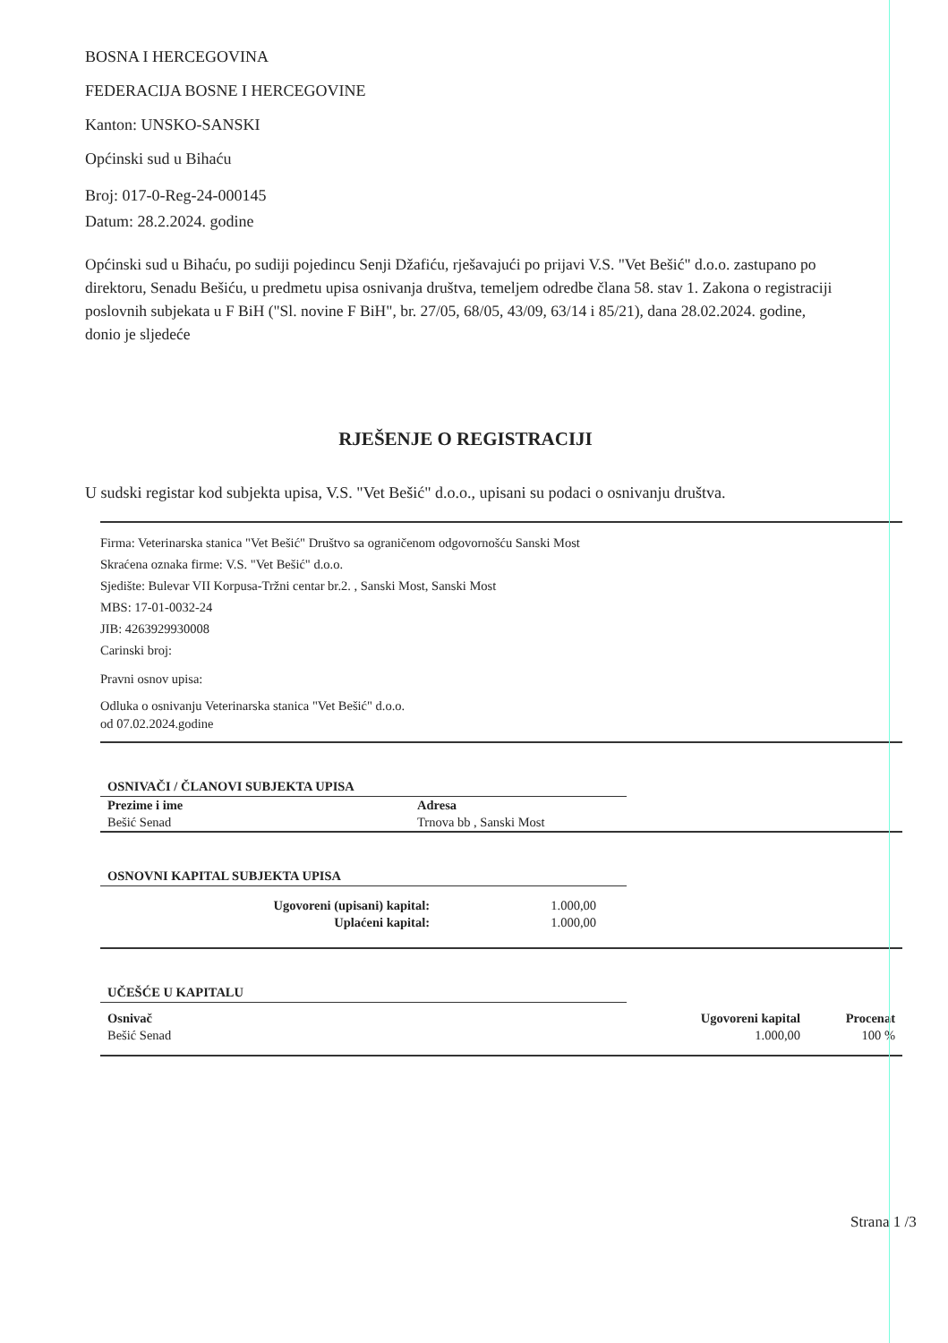BOSNA I HERCEGOVINA
FEDERACIJA BOSNE I HERCEGOVINE
Kanton: UNSKO-SANSKI
Općinski sud u Bihaću
Broj: 017-0-Reg-24-000145
Datum: 28.2.2024. godine
Općinski sud u Bihaću, po sudiji pojedincu Senji Džafiću, rješavajući po prijavi V.S. "Vet Bešić" d.o.o. zastupano po direktoru, Senadu Bešiću, u predmetu upisa osnivanja društva, temeljem odredbe člana 58. stav 1. Zakona o registraciji poslovnih subjekata u F BiH ("Sl. novine F BiH", br. 27/05, 68/05, 43/09, 63/14 i 85/21), dana 28.02.2024. godine, donio je sljedeće
RJEŠENJE O REGISTRACIJI
U sudski registar kod subjekta upisa, V.S. "Vet Bešić" d.o.o., upisani su podaci o osnivanju društva.
Firma: Veterinarska stanica "Vet Bešić" Društvo sa ograničenom odgovornošću Sanski Most
Skraćena oznaka firme: V.S. "Vet Bešić" d.o.o.
Sjedište: Bulevar VII Korpusa-Tržni centar br.2. , Sanski Most, Sanski Most
MBS: 17-01-0032-24
JIB: 4263929930008
Carinski broj:
Pravni osnov upisa:
Odluka o osnivanju Veterinarska stanica "Vet Bešić" d.o.o.
od 07.02.2024.godine
OSNIVAČI / ČLANOVI SUBJEKTA UPISA
| Prezime i ime | Adresa |
| --- | --- |
| Bešić Senad | Trnova bb , Sanski Most |
OSNOVNI KAPITAL SUBJEKTA UPISA
| Ugovoreni (upisani) kapital: | 1.000,00 | |
| Uplaćeni kapital: | 1.000,00 | |
UČEŠĆE U KAPITALU
| Osnivač | Ugovoreni kapital | Procenat |
| --- | --- | --- |
| Bešić Senad | 1.000,00 | 100 % |
Strana 1 /3